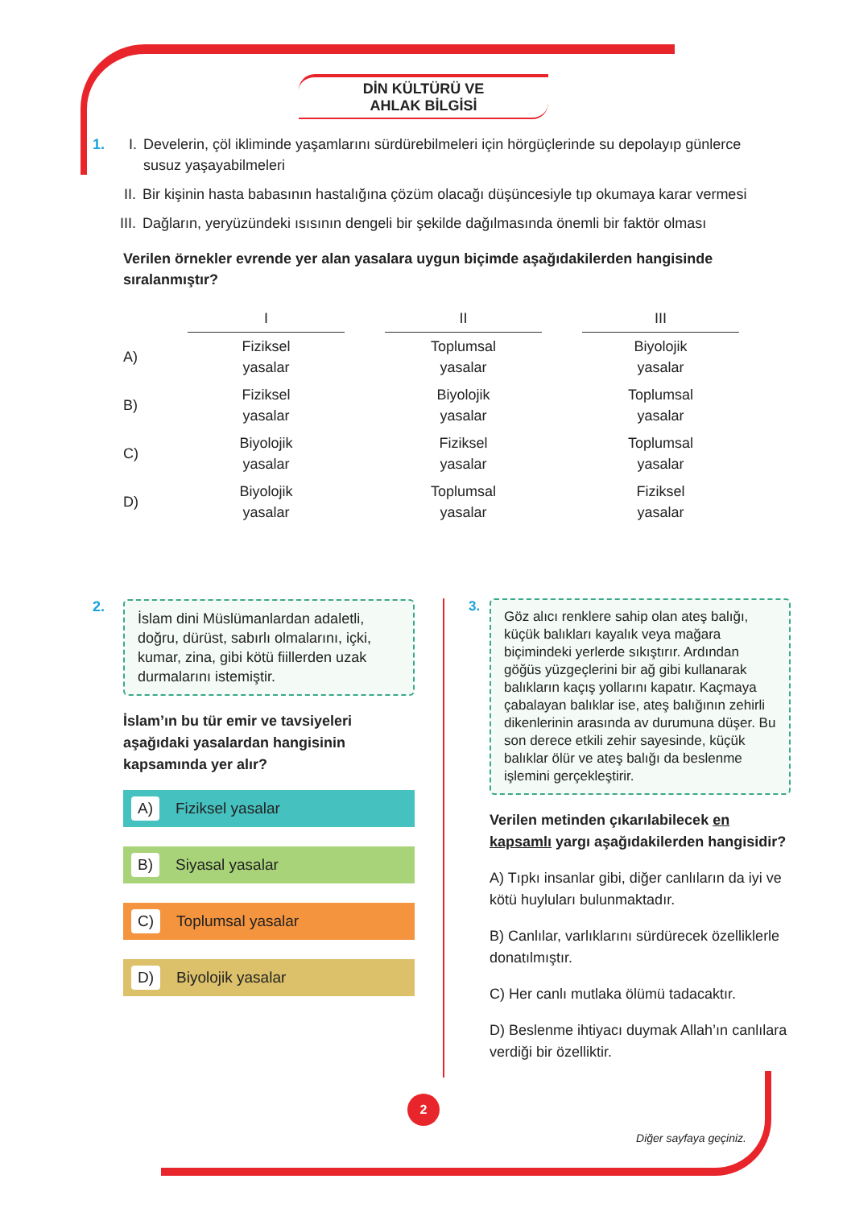DİN KÜLTÜRÜ VE
AHLAK BİLGİSİ
1. I. Develerin, çöl ikliminde yaşamlarını sürdürebilmeleri için hörgüçlerinde su depolayıp günlerce susuz yaşayabilmeleri
II. Bir kişinin hasta babasının hastalığına çözüm olacağı düşüncesiyle tıp okumaya karar vermesi
III. Dağların, yeryüzündeki ısısının dengeli bir şekilde dağılmasında önemli bir faktör olması
Verilen örnekler evrende yer alan yasalara uygun biçimde aşağıdakilerden hangisinde sıralanmıştır?
| | I | | II | | III |
| A) | Fiziksel yasalar | | Toplumsal yasalar | | Biyolojik yasalar |
| B) | Fiziksel yasalar | | Biyolojik yasalar | | Toplumsal yasalar |
| C) | Biyolojik yasalar | | Fiziksel yasalar | | Toplumsal yasalar |
| D) | Biyolojik yasalar | | Toplumsal yasalar | | Fiziksel yasalar |
2.
İslam dini Müslümanlardan adaletli, doğru, dürüst, sabırlı olmalarını, içki, kumar, zina, gibi kötü fiillerden uzak durmalarını istemiştir.
İslam’ın bu tür emir ve tavsiyeleri aşağıdaki yasalardan hangisinin kapsamında yer alır?
A) Fiziksel yasalar
B) Siyasal yasalar
C) Toplumsal yasalar
D) Biyolojik yasalar
3.
Göz alıcı renklere sahip olan ateş balığı, küçük balıkları kayalık veya mağara biçimindeki yerlerde sıkıştırır. Ardından göğüs yüzgeçlerini bir ağ gibi kullanarak balıkların kaçış yollarını kapatır. Kaçmaya çabalayan balıklar ise, ateş balığının zehirli dikenlerinin arasında av durumuna düşer. Bu son derece etkili zehir sayesinde, küçük balıklar ölür ve ateş balığı da beslenme işlemini gerçekleştirir.
Verilen metinden çıkarılabilecek en kapsamlı yargı aşağıdakilerden hangisidir?
A) Tıpkı insanlar gibi, diğer canlıların da iyi ve kötü huyluları bulunmaktadır.
B) Canlılar, varlıklarını sürdürecek özelliklerle donatılmıştır.
C) Her canlı mutlaka ölümü tadacaktır.
D) Beslenme ihtiyacı duymak Allah’ın canlılara verdiği bir özelliktir.
2
Diğer sayfaya geçiniz.